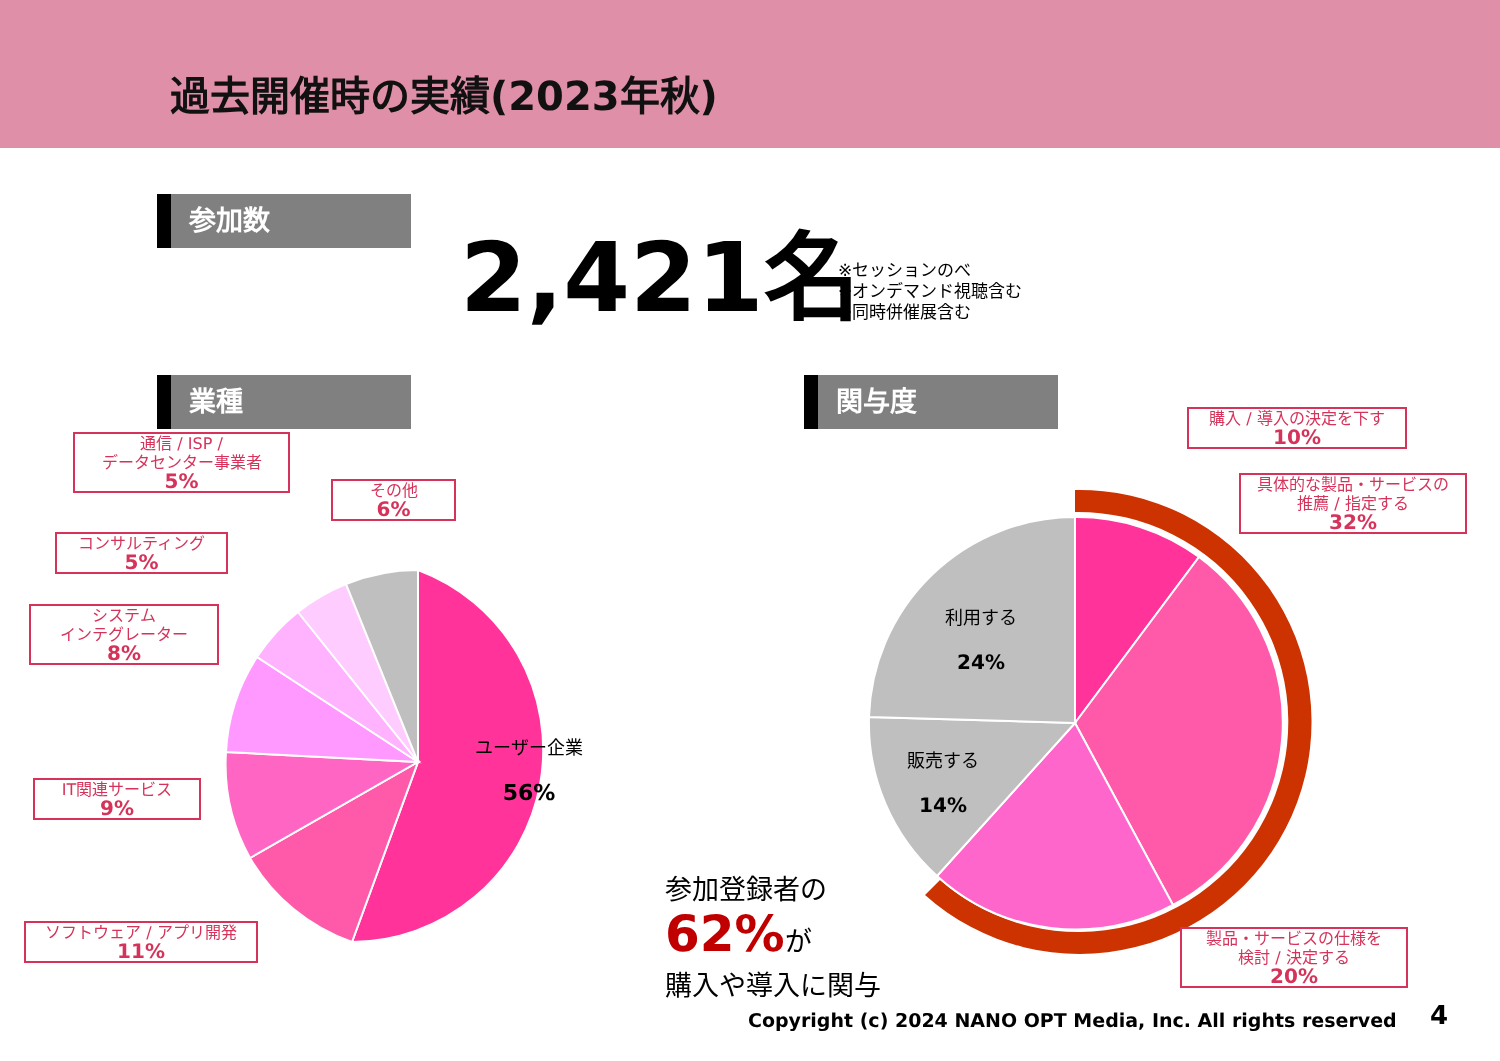過去開催時の実績(2023年秋)
参加数 2,421名
※セッションのべ
※オンデマンド視聴含む
※同時併催展含む
業種 関与度
ユーザー企業
56%
利用する
24%
販売する
14%
通信 / ISP /
データセンター事業者
5%
その他
6%
コンサルティング
5%
システム
インテグレーター
8%
IT関連サービス
9%
ソフトウェア / アプリ開発
11%
購入 / 導入の決定を下す
10%
具体的な製品・サービスの
推薦 / 指定する
32%
製品・サービスの仕様を
検討 / 決定する
20%
参加登録者の
62% が
購入や導入に関与
Copyright (c) 2024 NANO OPT Media, Inc. All rights reserved
4